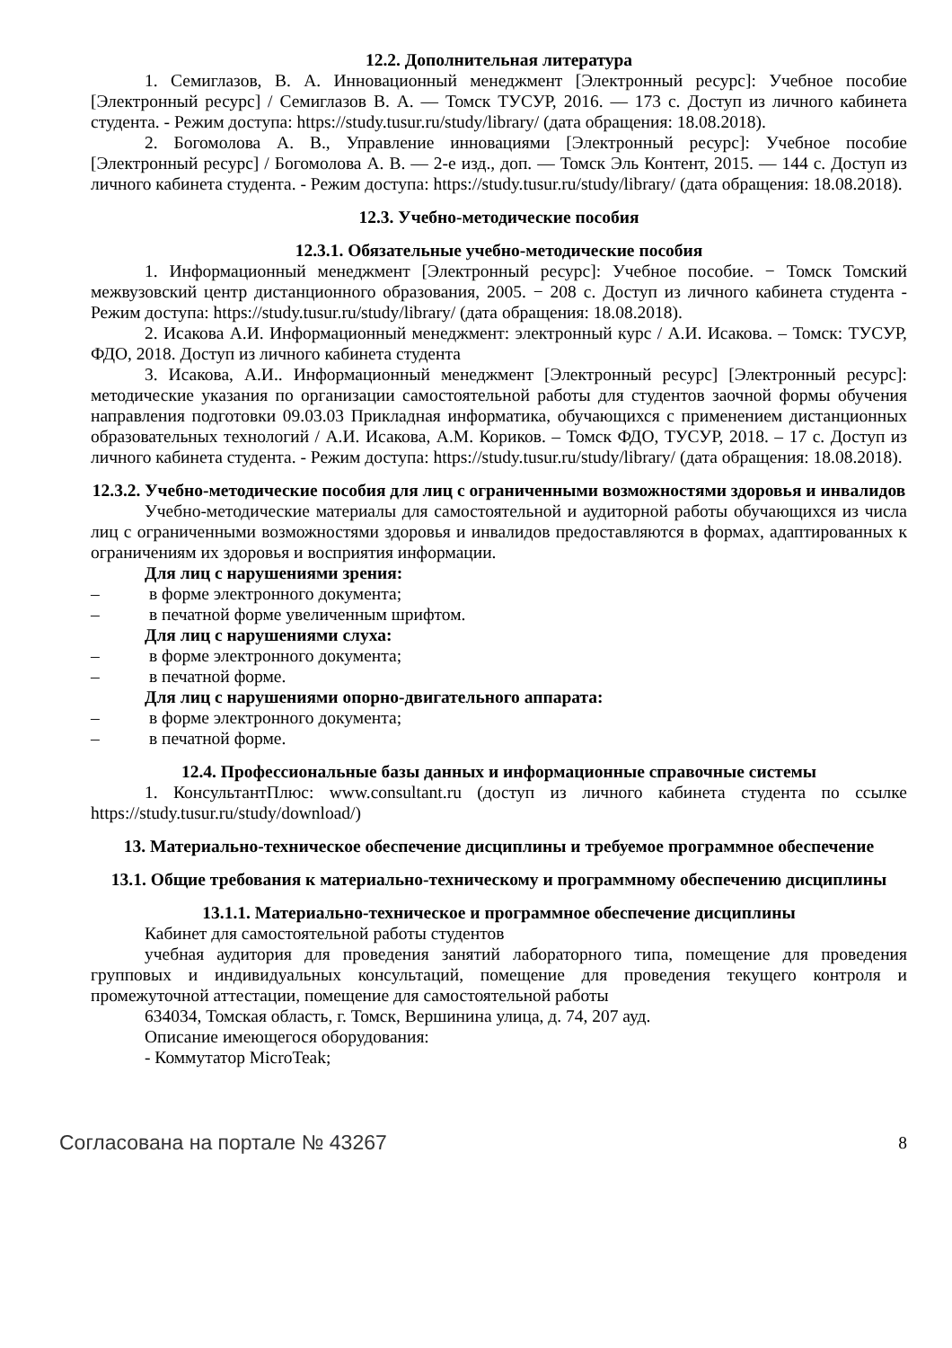12.2. Дополнительная литература
1. Семиглазов, В. А. Инновационный менеджмент [Электронный ресурс]: Учебное пособие [Электронный ресурс] / Семиглазов В. А. — Томск ТУСУР, 2016. — 173 с. Доступ из личного кабинета студента. - Режим доступа: https://study.tusur.ru/study/library/ (дата обращения: 18.08.2018).
2. Богомолова А. В., Управление инновациями [Электронный ресурс]: Учебное пособие [Электронный ресурс] / Богомолова А. В. — 2-е изд., доп. — Томск Эль Контент, 2015. — 144 с. Доступ из личного кабинета студента. - Режим доступа: https://study.tusur.ru/study/library/ (дата обращения: 18.08.2018).
12.3. Учебно-методические пособия
12.3.1. Обязательные учебно-методические пособия
1. Информационный менеджмент [Электронный ресурс]: Учебное пособие. − Томск Томский межвузовский центр дистанционного образования, 2005. − 208 с. Доступ из личного кабинета студента - Режим доступа: https://study.tusur.ru/study/library/ (дата обращения: 18.08.2018).
2. Исакова А.И. Информационный менеджмент: электронный курс / А.И. Исакова. – Томск: ТУСУР, ФДО, 2018. Доступ из личного кабинета студента
3. Исакова, А.И.. Информационный менеджмент [Электронный ресурс] [Электронный ресурс]: методические указания по организации самостоятельной работы для студентов заочной формы обучения направления подготовки 09.03.03 Прикладная информатика, обучающихся с применением дистанционных образовательных технологий / А.И. Исакова, А.М. Кориков. – Томск ФДО, ТУСУР, 2018. – 17 с. Доступ из личного кабинета студента. - Режим доступа: https://study.tusur.ru/study/library/ (дата обращения: 18.08.2018).
12.3.2. Учебно-методические пособия для лиц с ограниченными возможностями здоровья и инвалидов
Учебно-методические материалы для самостоятельной и аудиторной работы обучающихся из числа лиц с ограниченными возможностями здоровья и инвалидов предоставляются в формах, адаптированных к ограничениям их здоровья и восприятия информации.
Для лиц с нарушениями зрения:
– в форме электронного документа;
– в печатной форме увеличенным шрифтом.
Для лиц с нарушениями слуха:
– в форме электронного документа;
– в печатной форме.
Для лиц с нарушениями опорно-двигательного аппарата:
– в форме электронного документа;
– в печатной форме.
12.4. Профессиональные базы данных и информационные справочные системы
1. КонсультантПлюс: www.consultant.ru (доступ из личного кабинета студента по ссылке https://study.tusur.ru/study/download/)
13. Материально-техническое обеспечение дисциплины и требуемое программное обеспечение
13.1. Общие требования к материально-техническому и программному обеспечению дисциплины
13.1.1. Материально-техническое и программное обеспечение дисциплины
Кабинет для самостоятельной работы студентов
учебная аудитория для проведения занятий лабораторного типа, помещение для проведения групповых и индивидуальных консультаций, помещение для проведения текущего контроля и промежуточной аттестации, помещение для самостоятельной работы
634034, Томская область, г. Томск, Вершинина улица, д. 74, 207 ауд.
Описание имеющегося оборудования:
- Коммутатор MicroTeak;
Согласована на портале № 43267 8